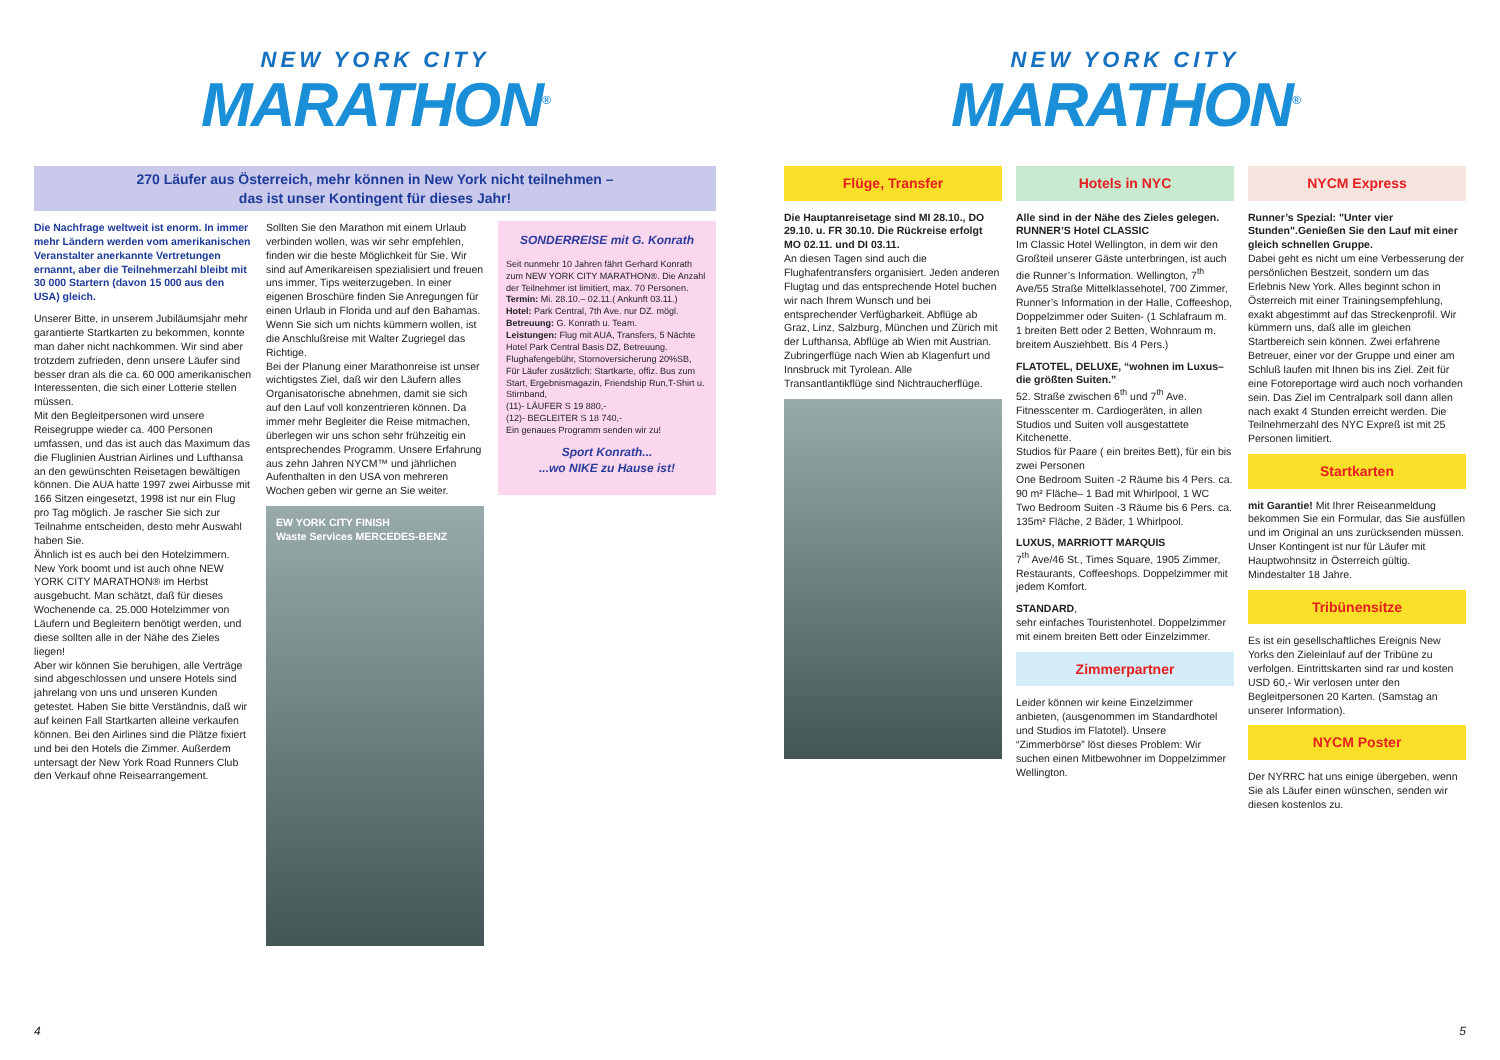NEW YORK CITY
MARATHON<sup>®</sup>
270 Läufer aus Österreich, mehr können in New York nicht teilnehmen –
das ist unser Kontingent für dieses Jahr!
Die Nachfrage weltweit ist enorm. In immer mehr Ländern werden vom amerikanischen Veranstalter anerkannte Vertretungen ernannt, aber die Teilnehmerzahl bleibt mit 30 000 Startern (davon 15 000 aus den USA) gleich.
Unserer Bitte, in unserem Jubiläumsjahr mehr garantierte Startkarten zu bekommen, konnte man daher nicht nachkommen. Wir sind aber trotzdem zufrieden, denn unsere Läufer sind besser dran als die ca. 60 000 amerikanischen Interessenten, die sich einer Lotterie stellen müssen.
Mit den Begleitpersonen wird unsere Reisegruppe wieder ca. 400 Personen umfassen, und das ist auch das Maximum das die Fluglinien Austrian Airlines und Lufthansa an den gewünschten Reisetagen bewältigen können. Die AUA hatte 1997 zwei Airbusse mit 166 Sitzen eingesetzt, 1998 ist nur ein Flug pro Tag möglich. Je rascher Sie sich zur Teilnahme entscheiden, desto mehr Auswahl haben Sie.
Ähnlich ist es auch bei den Hotelzimmern. New York boomt und ist auch ohne NEW YORK CITY MARATHON® im Herbst ausgebucht. Man schätzt, daß für dieses Wochenende ca. 25.000 Hotelzimmer von Läufern und Begleitern benötigt werden, und diese sollten alle in der Nähe des Zieles liegen!
Aber wir können Sie beruhigen, alle Verträge sind abgeschlossen und unsere Hotels sind jahrelang von uns und unseren Kunden getestet. Haben Sie bitte Verständnis, daß wir auf keinen Fall Startkarten alleine verkaufen können. Bei den Airlines sind die Plätze fixiert und bei den Hotels die Zimmer. Außerdem untersagt der New York Road Runners Club den Verkauf ohne Reisearrangement.
Sollten Sie den Marathon mit einem Urlaub verbinden wollen, was wir sehr empfehlen, finden wir die beste Möglichkeit für Sie. Wir sind auf Amerikareisen spezialisiert und freuen uns immer, Tips weiterzugeben. In einer eigenen Broschüre finden Sie Anregungen für einen Urlaub in Florida und auf den Bahamas. Wenn Sie sich um nichts kümmern wollen, ist die Anschlußreise mit Walter Zugriegel das Richtige.
Bei der Planung einer Marathonreise ist unser wichtigstes Ziel, daß wir den Läufern alles Organisatorische abnehmen, damit sie sich auf den Lauf voll konzentrieren können. Da immer mehr Begleiter die Reise mitmachen, überlegen wir uns schon sehr frühzeitig ein entsprechendes Programm. Unsere Erfahrung aus zehn Jahren NYCM™ und jährlichen Aufenthalten in den USA von mehreren Wochen geben wir gerne an Sie weiter.
EW YORK CITY FINISH
Waste Services MERCEDES-BENZ
SONDERREISE mit G. Konrath
Seit nunmehr 10 Jahren fährt Gerhard Konrath zum NEW YORK CITY MARATHON®. Die Anzahl der Teilnehmer ist limitiert, max. 70 Personen.
Termin: Mi. 28.10.– 02.11.( Ankunft 03.11.)
Hotel: Park Central, 7th Ave. nur DZ. mögl.
Betreuung: G. Konrath u. Team.
Leistungen: Flug mit AUA, Transfers, 5 Nächte Hotel Park Central Basis DZ, Betreuung. Flughafengebühr, Stornoversicherung 20%SB,
Für Läufer zusätzlich: Startkarte, offiz. Bus zum Start, Ergebnismagazin, Friendship Run,T-Shirt u. Stirnband,
(11)- LÄUFER S 19 880,-
(12)- BEGLEITER S 18 740,-
Ein genaues Programm senden wir zu!
Sport Konrath...
...wo NIKE zu Hause ist!
4
NEW YORK CITY
MARATHON<sup>®</sup>
Flüge, Transfer
Die Hauptanreisetage sind MI 28.10., DO 29.10. u. FR 30.10. Die Rückreise erfolgt MO 02.11. und DI 03.11.
An diesen Tagen sind auch die Flughafentransfers organisiert. Jeden anderen Flugtag und das entsprechende Hotel buchen wir nach Ihrem Wunsch und bei entsprechender Verfügbarkeit. Abflüge ab Graz, Linz, Salzburg, München und Zürich mit der Lufthansa, Abflüge ab Wien mit Austrian. Zubringerflüge nach Wien ab Klagenfurt und Innsbruck mit Tyrolean. Alle Transantlantikflüge sind Nichtraucherflüge.
Hotels in NYC
Alle sind in der Nähe des Zieles gelegen.
RUNNER’S Hotel CLASSIC
Im Classic Hotel Wellington, in dem wir den Großteil unserer Gäste unterbringen, ist auch die Runner’s Information. Wellington, 7<sup>th</sup> Ave/55 Straße Mittelklassehotel, 700 Zimmer, Runner’s Information in der Halle, Coffeeshop, Doppelzimmer oder Suiten- (1 Schlafraum m. 1 breiten Bett oder 2 Betten, Wohnraum m. breitem Ausziehbett. Bis 4 Pers.)
FLATOTEL, DELUXE, “wohnen im Luxus– die größten Suiten.”
52. Straße zwischen 6<sup>th</sup> und 7<sup>th</sup> Ave. Fitnesscenter m. Cardiogeräten, in allen Studios und Suiten voll ausgestattete Kitchenette.
Studios für Paare ( ein breites Bett), für ein bis zwei Personen
One Bedroom Suiten -2 Räume bis 4 Pers. ca. 90 m² Fläche– 1 Bad mit Whirlpool, 1 WC
Two Bedroom Suiten -3 Räume bis 6 Pers. ca. 135m² Fläche, 2 Bäder, 1 Whirlpool.
LUXUS, MARRIOTT MARQUIS
7<sup>th</sup> Ave/46 St., Times Square, 1905 Zimmer, Restaurants, Coffeeshops. Doppelzimmer mit jedem Komfort.
STANDARD,
sehr einfaches Touristenhotel. Doppelzimmer mit einem breiten Bett oder Einzelzimmer.
Zimmerpartner
Leider können wir keine Einzelzimmer anbieten, (ausgenommen im Standardhotel und Studios im Flatotel). Unsere “Zimmerbörse” löst dieses Problem: Wir suchen einen Mitbewohner im Doppelzimmer Wellington.
NYCM Express
Runner’s Spezial: "Unter vier Stunden".Genießen Sie den Lauf mit einer gleich schnellen Gruppe.
Dabei geht es nicht um eine Verbesserung der persönlichen Bestzeit, sondern um das Erlebnis New York. Alles beginnt schon in Österreich mit einer Trainingsempfehlung, exakt abgestimmt auf das Streckenprofil. Wir kümmern uns, daß alle im gleichen Startbereich sein können. Zwei erfahrene Betreuer, einer vor der Gruppe und einer am Schluß laufen mit Ihnen bis ins Ziel. Zeit für eine Fotoreportage wird auch noch vorhanden sein. Das Ziel im Centralpark soll dann allen nach exakt 4 Stunden erreicht werden. Die Teilnehmerzahl des NYC Expreß ist mit 25 Personen limitiert.
Startkarten
mit Garantie! Mit Ihrer Reiseanmeldung bekommen Sie ein Formular, das Sie ausfüllen und im Original an uns zurücksenden müssen. Unser Kontingent ist nur für Läufer mit Hauptwohnsitz in Österreich gültig. Mindestalter 18 Jahre.
Tribünensitze
Es ist ein gesellschaftliches Ereignis New Yorks den Zieleinlauf auf der Tribüne zu verfolgen. Eintrittskarten sind rar und kosten USD 60,- Wir verlosen unter den Begleitpersonen 20 Karten. (Samstag an unserer Information).
NYCM Poster
Der NYRRC hat uns einige übergeben, wenn Sie als Läufer einen wünschen, senden wir diesen kostenlos zu.
5